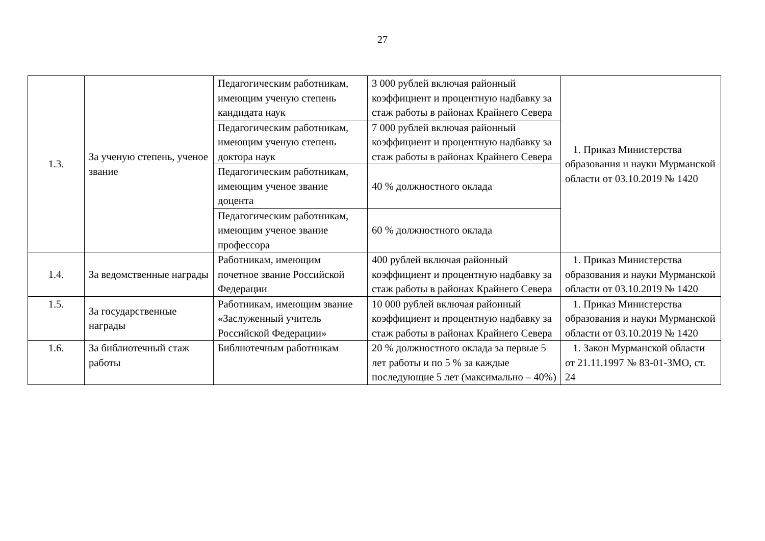27
| 1.3. | За ученую степень, ученое звание | Педагогическим работникам, имеющим ученую степень кандидата наук | 3 000 рублей включая районный коэффициент и процентную надбавку за стаж работы в районах Крайнего Севера | 1. Приказ Министерства образования и науки Мурманской области от 03.10.2019 № 1420 |
| | | Педагогическим работникам, имеющим ученую степень доктора наук | 7 000 рублей включая районный коэффициент и процентную надбавку за стаж работы в районах Крайнего Севера | |
| | | Педагогическим работникам, имеющим ученое звание доцента | 40 % должностного оклада | |
| | | Педагогическим работникам, имеющим ученое звание профессора | 60 % должностного оклада | |
| 1.4. | За ведомственные награды | Работникам, имеющим почетное звание Российской Федерации | 400 рублей включая районный коэффициент и процентную надбавку за стаж работы в районах Крайнего Севера | 1. Приказ Министерства образования и науки Мурманской области от 03.10.2019 № 1420 |
| 1.5. | За государственные награды | Работникам, имеющим звание «Заслуженный учитель Российской Федерации» | 10 000 рублей включая районный коэффициент и процентную надбавку за стаж работы в районах Крайнего Севера | 1. Приказ Министерства образования и науки Мурманской области от 03.10.2019 № 1420 |
| 1.6. | За библиотечный стаж работы | Библиотечным работникам | 20 % должностного оклада за первые 5 лет работы и по 5 % за каждые последующие 5 лет (максимально – 40%) | 1. Закон Мурманской области от 21.11.1997 № 83-01-ЗМО, ст. 24 |